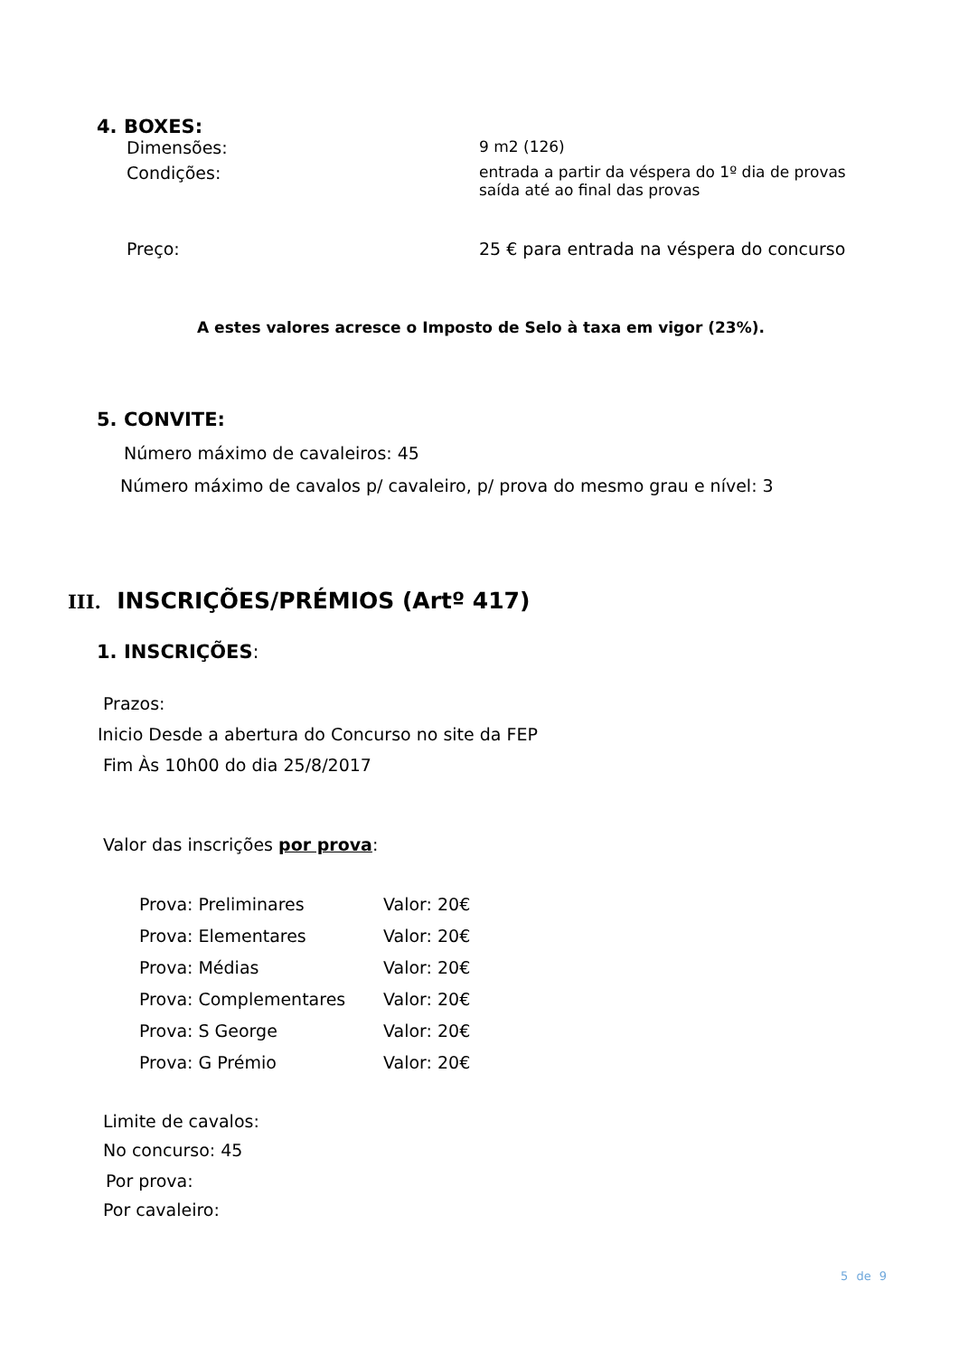4. BOXES:
| Dimensões: | 9 m2 (126) |
| Condições: | entrada a partir da véspera do 1º dia de provas saída até ao final das provas |
| Preço: | 25 € para entrada na véspera do concurso |
A estes valores acresce o Imposto de Selo à taxa em vigor (23%).
5. CONVITE:
Número máximo de cavaleiros: 45
Número máximo de cavalos p/ cavaleiro, p/ prova do mesmo grau e nível: 3
III. INSCRIÇÕES/PRÉMIOS (Artº 417)
1. INSCRIÇÕES:
Prazos:
Inicio Desde a abertura do Concurso no site da FEP
Fim Às 10h00 do dia 25/8/2017
Valor das inscrições por prova:
| Prova: Preliminares | Valor: 20€ |
| Prova: Elementares | Valor: 20€ |
| Prova: Médias | Valor: 20€ |
| Prova: Complementares | Valor: 20€ |
| Prova: S George | Valor: 20€ |
| Prova: G Prémio | Valor: 20€ |
Limite de cavalos:
No concurso: 45
Por prova:
Por cavaleiro:
5 de 9